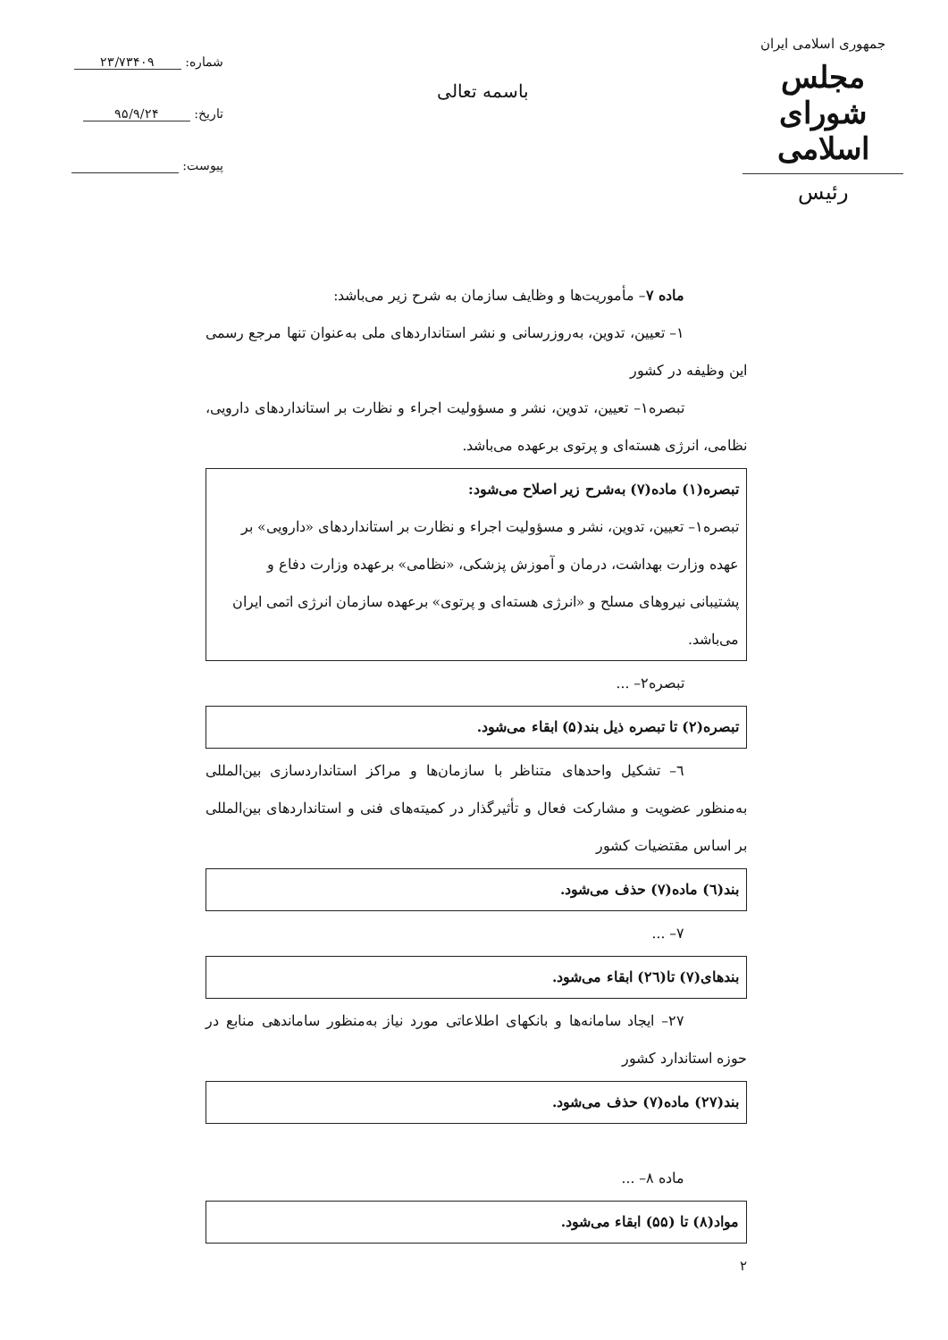جمهوری اسلامی ایران
مجلس شورای اسلامی
رئیس
باسمه تعالی
شماره: ۲۳/۷۳۴۰۹
تاریخ: ۹۵/۹/۲۴
پیوست:
ماده ۷– مأموریت‌ها و وظایف سازمان به شرح زیر می‌باشد:
۱– تعیین، تدوین، به‌روزرسانی و نشر استانداردهای ملی به‌عنوان تنها مرجع رسمی این وظیفه در کشور
تبصره۱– تعیین، تدوین، نشر و مسؤولیت اجراء و نظارت بر استانداردهای دارویی، نظامی، انرژی هسته‌ای و پرتوی برعهده می‌باشد.
تبصره(۱) ماده(۷) به‌شرح زیر اصلاح می‌شود:
تبصره۱– تعیین، تدوین، نشر و مسؤولیت اجراء و نظارت بر استانداردهای «دارویی» بر عهده وزارت بهداشت، درمان و آموزش پزشکی، «نظامی» برعهده وزارت دفاع و پشتیبانی نیروهای مسلح و «انرژی هسته‌ای و پرتوی» برعهده سازمان انرژی اتمی ایران می‌باشد.
تبصره۲– ...
تبصره(۲) تا تبصره ذیل بند(۵) ابقاء می‌شود.
٦– تشکیل واحدهای متناظر با سازمان‌ها و مراکز استانداردسازی بین‌المللی به‌منظور عضویت و مشارکت فعال و تأثیرگذار در کمیته‌های فنی و استانداردهای بین‌المللی بر اساس مقتضیات کشور
بند(٦) ماده(۷) حذف می‌شود.
۷– ...
بندهای(۷) تا(٢٦) ابقاء می‌شود.
۲۷– ایجاد سامانه‌ها و بانکهای اطلاعاتی مورد نیاز به‌منظور ساماندهی منابع در حوزه استاندارد کشور
بند(۲۷) ماده(۷) حذف می‌شود.
ماده ۸– ...
مواد(۸) تا (۵۵) ابقاء می‌شود.
۲